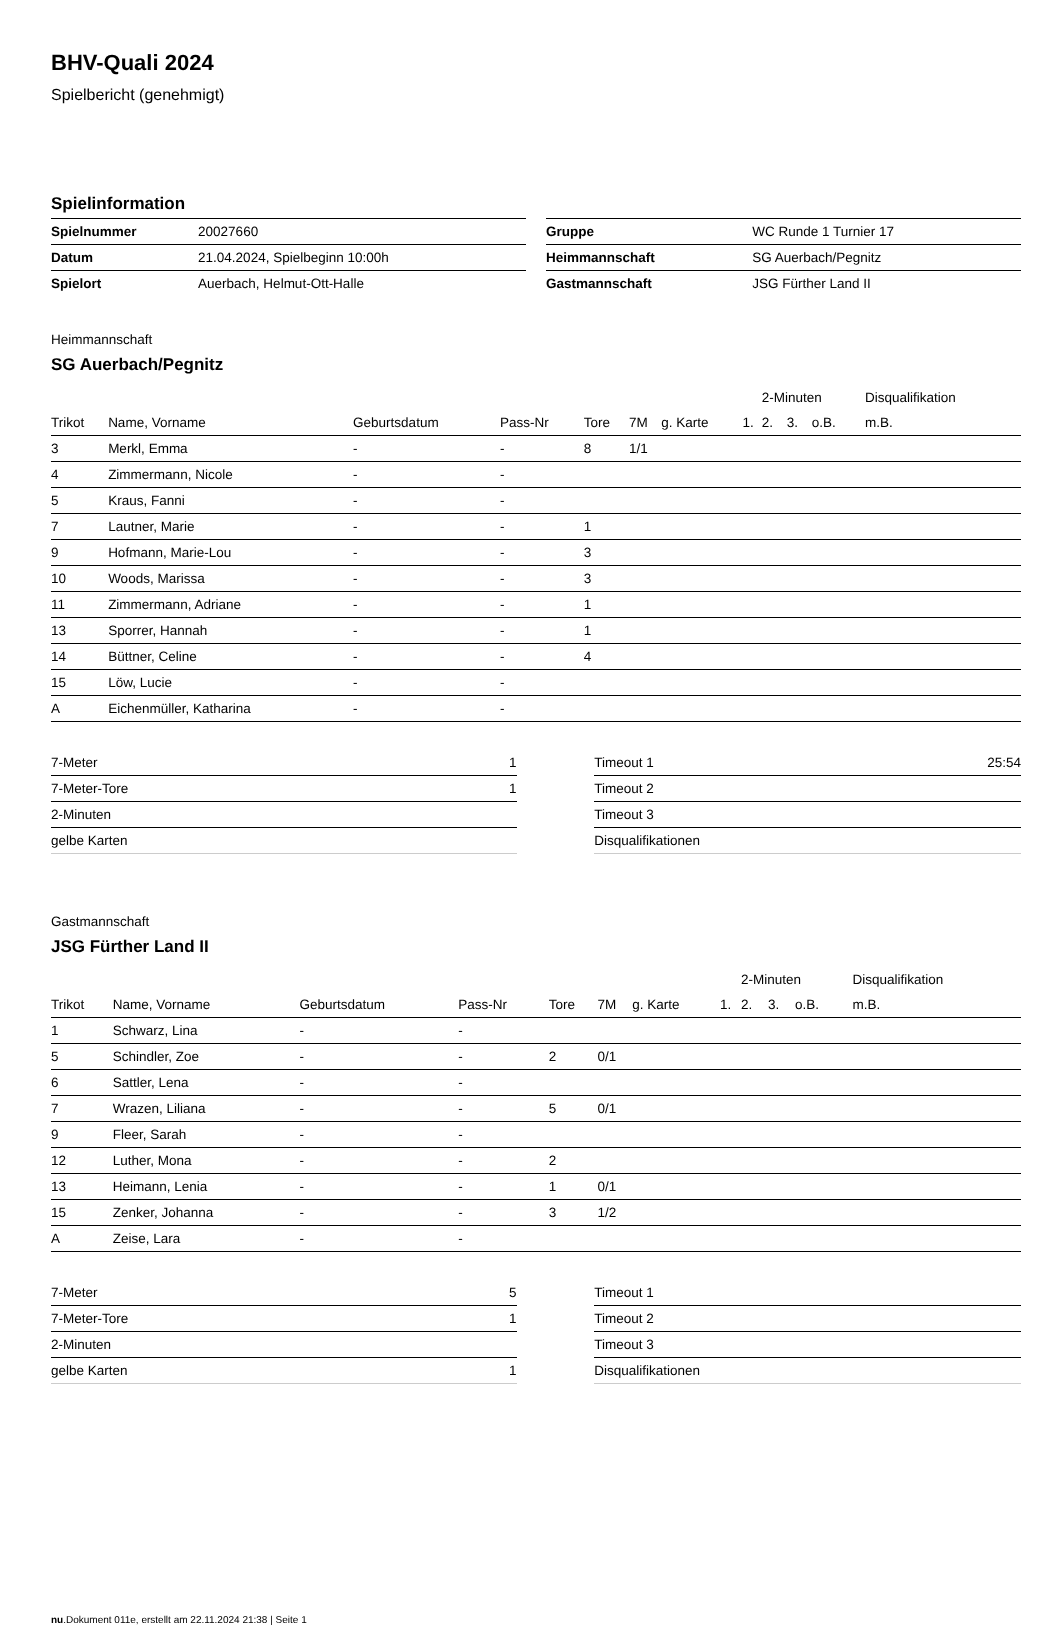BHV-Quali 2024
Spielbericht (genehmigt)
Spielinformation
| Spielnummer | 20027660 |
| Datum | 21.04.2024, Spielbeginn 10:00h |
| Spielort | Auerbach, Helmut-Ott-Halle |
| Gruppe | WC Runde 1 Turnier 17 |
| Heimmannschaft | SG Auerbach/Pegnitz |
| Gastmannschaft | JSG Fürther Land II |
Heimmannschaft
SG Auerbach/Pegnitz
| | | | | | | | | 2-Minuten | | | Disqualifikation |
| --- | --- | --- | --- | --- | --- | --- | --- | --- | --- | --- | --- |
| Trikot | Name, Vorname | Geburtsdatum | Pass-Nr | Tore | 7M | g. Karte | 1. | 2. | 3. | o.B. | m.B. |
| 3 | Merkl, Emma | - | - | 8 | 1/1 | | | | | | |
| 4 | Zimmermann, Nicole | - | - | | | | | | | | |
| 5 | Kraus, Fanni | - | - | | | | | | | | |
| 7 | Lautner, Marie | - | - | 1 | | | | | | | |
| 9 | Hofmann, Marie-Lou | - | - | 3 | | | | | | | |
| 10 | Woods, Marissa | - | - | 3 | | | | | | | |
| 11 | Zimmermann, Adriane | - | - | 1 | | | | | | | |
| 13 | Sporrer, Hannah | - | - | 1 | | | | | | | |
| 14 | Büttner, Celine | - | - | 4 | | | | | | | |
| 15 | Löw, Lucie | - | - | | | | | | | | |
| A | Eichenmüller, Katharina | - | - | | | | | | | | |
| 7-Meter | 1 |
| 7-Meter-Tore | 1 |
| 2-Minuten | |
| gelbe Karten | |
| Timeout 1 | 25:54 |
| Timeout 2 | |
| Timeout 3 | |
| Disqualifikationen | |
Gastmannschaft
JSG Fürther Land II
| | | | | | | | | 2-Minuten | | | Disqualifikation |
| --- | --- | --- | --- | --- | --- | --- | --- | --- | --- | --- | --- |
| Trikot | Name, Vorname | Geburtsdatum | Pass-Nr | Tore | 7M | g. Karte | 1. | 2. | 3. | o.B. | m.B. |
| 1 | Schwarz, Lina | - | - | | | | | | | | |
| 5 | Schindler, Zoe | - | - | 2 | 0/1 | | | | | | |
| 6 | Sattler, Lena | - | - | | | | | | | | |
| 7 | Wrazen, Liliana | - | - | 5 | 0/1 | | | | | | |
| 9 | Fleer, Sarah | - | - | | | | | | | | |
| 12 | Luther, Mona | - | - | 2 | | | | | | | |
| 13 | Heimann, Lenia | - | - | 1 | 0/1 | | | | | | |
| 15 | Zenker, Johanna | - | - | 3 | 1/2 | | | | | | |
| A | Zeise, Lara | - | - | | | | | | | | |
| 7-Meter | 5 |
| 7-Meter-Tore | 1 |
| 2-Minuten | |
| gelbe Karten | 1 |
| Timeout 1 | |
| Timeout 2 | |
| Timeout 3 | |
| Disqualifikationen | |
nu.Dokument 011e, erstellt am 22.11.2024 21:38 | Seite 1